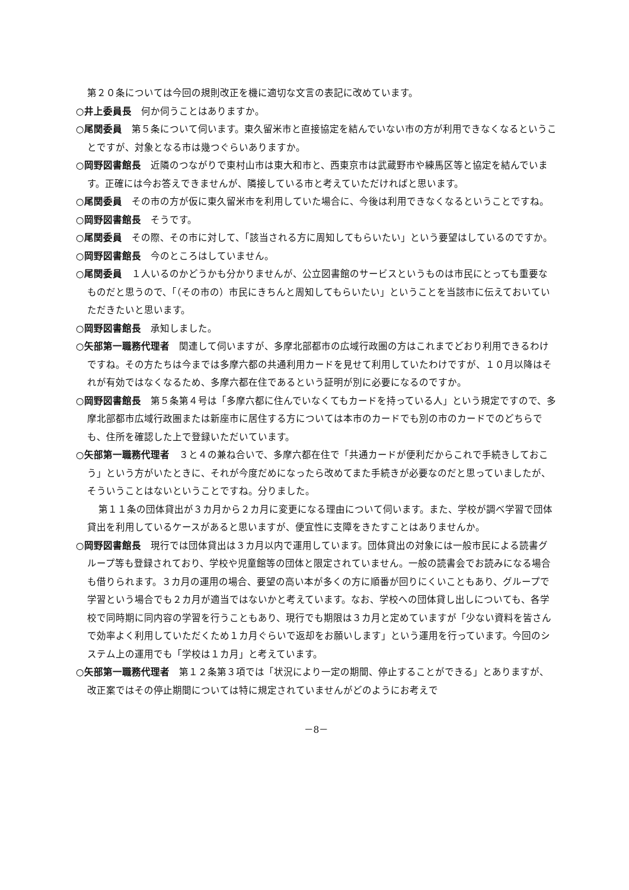第２０条については今回の規則改正を機に適切な文言の表記に改めています。
○井上委員長　何か伺うことはありますか。
○尾関委員　第５条について伺います。東久留米市と直接協定を結んでいない市の方が利用できなくなるということですが、対象となる市は幾つぐらいありますか。
○岡野図書館長　近隣のつながりで東村山市は東大和市と、西東京市は武蔵野市や練馬区等と協定を結んでいます。正確には今お答えできませんが、隣接している市と考えていただければと思います。
○尾関委員　その市の方が仮に東久留米市を利用していた場合に、今後は利用できなくなるということですね。
○岡野図書館長　そうです。
○尾関委員　その際、その市に対して、「該当される方に周知してもらいたい」という要望はしているのですか。
○岡野図書館長　今のところはしていません。
○尾関委員　１人いるのかどうかも分かりませんが、公立図書館のサービスというものは市民にとっても重要なものだと思うので、「（その市の）市民にきちんと周知してもらいたい」ということを当該市に伝えておいていただきたいと思います。
○岡野図書館長　承知しました。
○矢部第一職務代理者　関連して伺いますが、多摩北部都市の広域行政圏の方はこれまでどおり利用できるわけですね。その方たちは今までは多摩六都の共通利用カードを見せて利用していたわけですが、１０月以降はそれが有効ではなくなるため、多摩六都在住であるという証明が別に必要になるのですか。
○岡野図書館長　第５条第４号は「多摩六都に住んでいなくてもカードを持っている人」という規定ですので、多摩北部都市広域行政圏または新座市に居住する方については本市のカードでも別の市のカードでのどちらでも、住所を確認した上で登録いただいています。
○矢部第一職務代理者　３と４の兼ね合いで、多摩六都在住で「共通カードが便利だからこれで手続きしておこう」という方がいたときに、それが今度だめになったら改めてまた手続きが必要なのだと思っていましたが、そういうことはないということですね。分りました。
第１１条の団体貸出が３カ月から２カ月に変更になる理由について伺います。また、学校が調べ学習で団体貸出を利用しているケースがあると思いますが、便宜性に支障をきたすことはありませんか。
○岡野図書館長　現行では団体貸出は３カ月以内で運用しています。団体貸出の対象には一般市民による読書グループ等も登録されており、学校や児童館等の団体と限定されていません。一般の読書会でお読みになる場合も借りられます。３カ月の運用の場合、要望の高い本が多くの方に順番が回りにくいこともあり、グループで学習という場合でも２カ月が適当ではないかと考えています。なお、学校への団体貸し出しについても、各学校で同時期に同内容の学習を行うこともあり、現行でも期限は３カ月と定めていますが「少ない資料を皆さんで効率よく利用していただくため１カ月ぐらいで返却をお願いします」という運用を行っています。今回のシステム上の運用でも「学校は１カ月」と考えています。
○矢部第一職務代理者　第１２条第３項では「状況により一定の期間、停止することができる」とありますが、改正案ではその停止期間については特に規定されていませんがどのようにお考えで
－8－